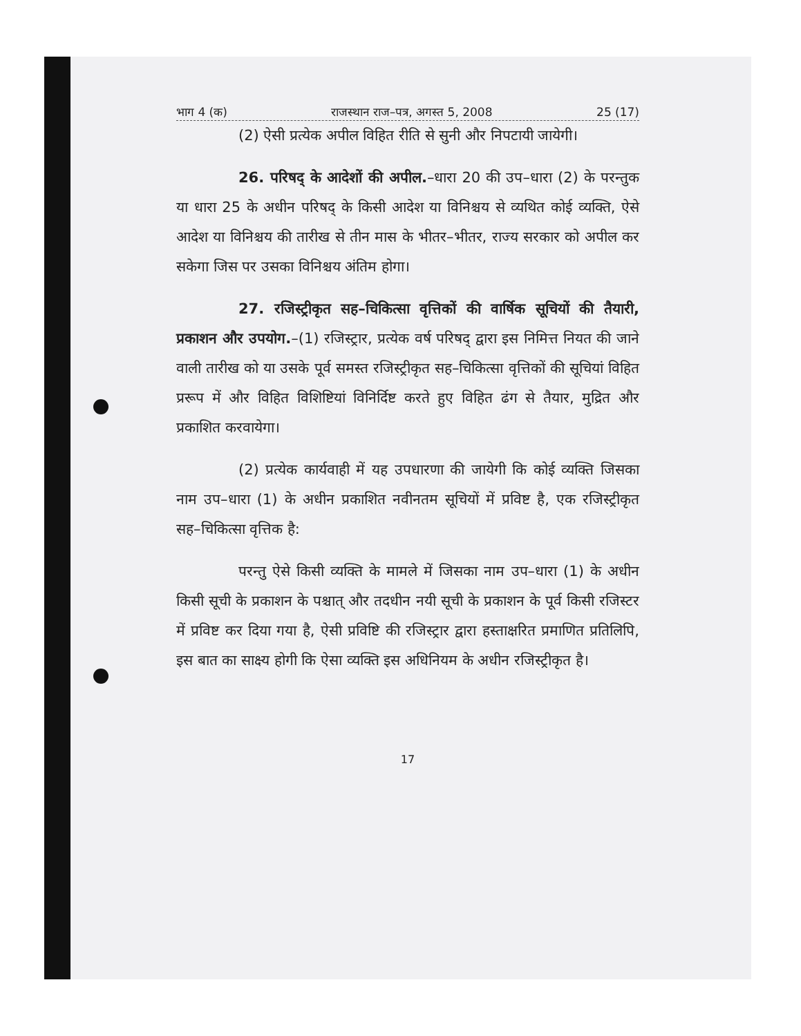भाग 4 (क) राजस्थान राज–पत्र, अगस्त 5, 2008 25 (17)
(2) ऐसी प्रत्येक अपील विहित रीति से सुनी और निपटायी जायेगी।
26. परिषद् के आदेशों की अपील.–धारा 20 की उप–धारा (2) के परन्तुक या धारा 25 के अधीन परिषद् के किसी आदेश या विनिश्चय से व्यथित कोई व्यक्ति, ऐसे आदेश या विनिश्चय की तारीख से तीन मास के भीतर–भीतर, राज्य सरकार को अपील कर सकेगा जिस पर उसका विनिश्चय अंतिम होगा।
27. रजिस्ट्रीकृत सह–चिकित्सा वृत्तिकों की वार्षिक सूचियों की तैयारी, प्रकाशन और उपयोग.–(1) रजिस्ट्रार, प्रत्येक वर्ष परिषद् द्वारा इस निमित्त नियत की जाने वाली तारीख को या उसके पूर्व समस्त रजिस्ट्रीकृत सह–चिकित्सा वृत्तिकों की सूचियां विहित प्ररूप में और विहित विशिष्टियां विनिर्दिष्ट करते हुए विहित ढंग से तैयार, मुद्रित और प्रकाशित करवायेगा।
(2) प्रत्येक कार्यवाही में यह उपधारणा की जायेगी कि कोई व्यक्ति जिसका नाम उप–धारा (1) के अधीन प्रकाशित नवीनतम सूचियों में प्रविष्ट है, एक रजिस्ट्रीकृत सह–चिकित्सा वृत्तिक है:
परन्तु ऐसे किसी व्यक्ति के मामले में जिसका नाम उप–धारा (1) के अधीन किसी सूची के प्रकाशन के पश्चात् और तदधीन नयी सूची के प्रकाशन के पूर्व किसी रजिस्टर में प्रविष्ट कर दिया गया है, ऐसी प्रविष्टि की रजिस्ट्रार द्वारा हस्ताक्षरित प्रमाणित प्रतिलिपि, इस बात का साक्ष्य होगी कि ऐसा व्यक्ति इस अधिनियम के अधीन रजिस्ट्रीकृत है।
17